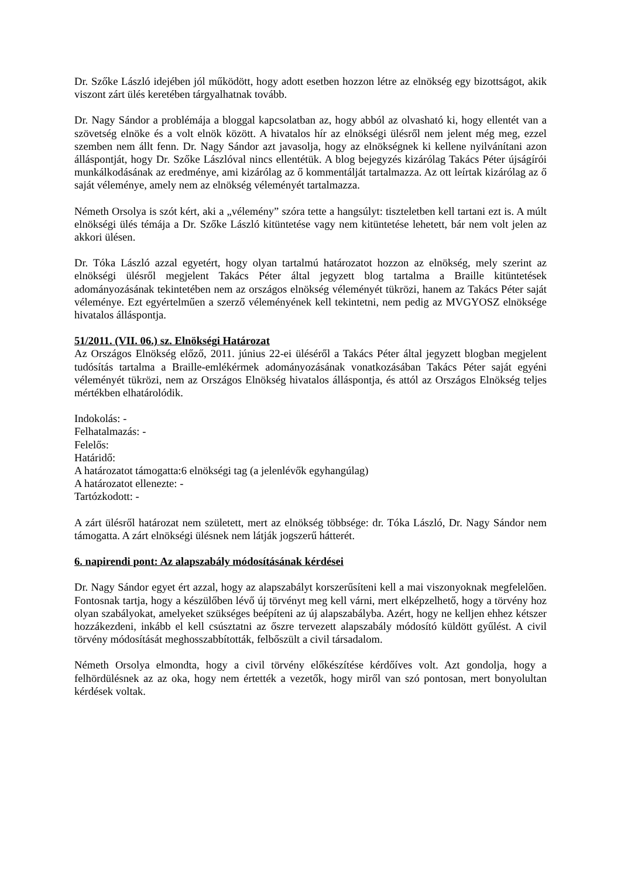Dr. Szőke László idejében jól működött, hogy adott esetben hozzon létre az elnökség egy bizottságot, akik viszont zárt ülés keretében tárgyalhatnak tovább.
Dr. Nagy Sándor a problémája a bloggal kapcsolatban az, hogy abból az olvasható ki, hogy ellentét van a szövetség elnöke és a volt elnök között. A hivatalos hír az elnökségi ülésről nem jelent még meg, ezzel szemben nem állt fenn. Dr. Nagy Sándor azt javasolja, hogy az elnökségnek ki kellene nyilvánítani azon álláspontját, hogy Dr. Szőke Lászlóval nincs ellentétük. A blog bejegyzés kizárólag Takács Péter újságírói munkálkodásának az eredménye, ami kizárólag az ő kommentálját tartalmazza. Az ott leírtak kizárólag az ő saját véleménye, amely nem az elnökség véleményét tartalmazza.
Németh Orsolya is szót kért, aki a „vélemény” szóra tette a hangsúlyt: tiszteletben kell tartani ezt is. A múlt elnökségi ülés témája a Dr. Szőke László kitüntetése vagy nem kitüntetése lehetett, bár nem volt jelen az akkori ülésen.
Dr. Tóka László azzal egyetért, hogy olyan tartalmú határozatot hozzon az elnökség, mely szerint az elnökségi ülésről megjelent Takács Péter által jegyzett blog tartalma a Braille kitüntetések adományozásának tekintetében nem az országos elnökség véleményét tükrözi, hanem az Takács Péter saját véleménye. Ezt egyértelműen a szerző véleményének kell tekintetni, nem pedig az MVGYOSZ elnöksége hivatalos álláspontja.
51/2011. (VII. 06.) sz. Elnökségi Határozat
Az Országos Elnökség előző, 2011. június 22-ei üléséről a Takács Péter által jegyzett blogban megjelent tudósítás tartalma a Braille-emlékérmek adományozásának vonatkozásában Takács Péter saját egyéni véleményét tükrözi, nem az Országos Elnökség hivatalos álláspontja, és attól az Országos Elnökség teljes mértékben elhatárolódik.
Indokolás: -
Felhatalmazás: -
Felelős:
Határidő:
A határozatot támogatta:6 elnökségi tag (a jelenlévők egyhangúlag)
A határozatot ellenezte: -
Tartózkodott: -
A zárt ülésről határozat nem született, mert az elnökség többsége: dr. Tóka László, Dr. Nagy Sándor nem támogatta. A zárt elnökségi ülésnek nem látják jogszerű hátterét.
6. napirendi pont: Az alapszabály módosításának kérdései
Dr. Nagy Sándor egyet ért azzal, hogy az alapszabályt korszerűsíteni kell a mai viszonyoknak megfelelően. Fontosnak tartja, hogy a készülőben lévő új törvényt meg kell várni, mert elképzelhető, hogy a törvény hoz olyan szabályokat, amelyeket szükséges beépíteni az új alapszabályba. Azért, hogy ne kelljen ehhez kétszer hozzákezdeni, inkább el kell csúsztatni az őszre tervezett alapszabály módosító küldött gyűlést. A civil törvény módosítását meghosszabbították, felbőszült a civil társadalom.
Németh Orsolya elmondta, hogy a civil törvény előkészítése kérdőíves volt. Azt gondolja, hogy a felhördülésnek az az oka, hogy nem értették a vezetők, hogy miről van szó pontosan, mert bonyolultan kérdések voltak.